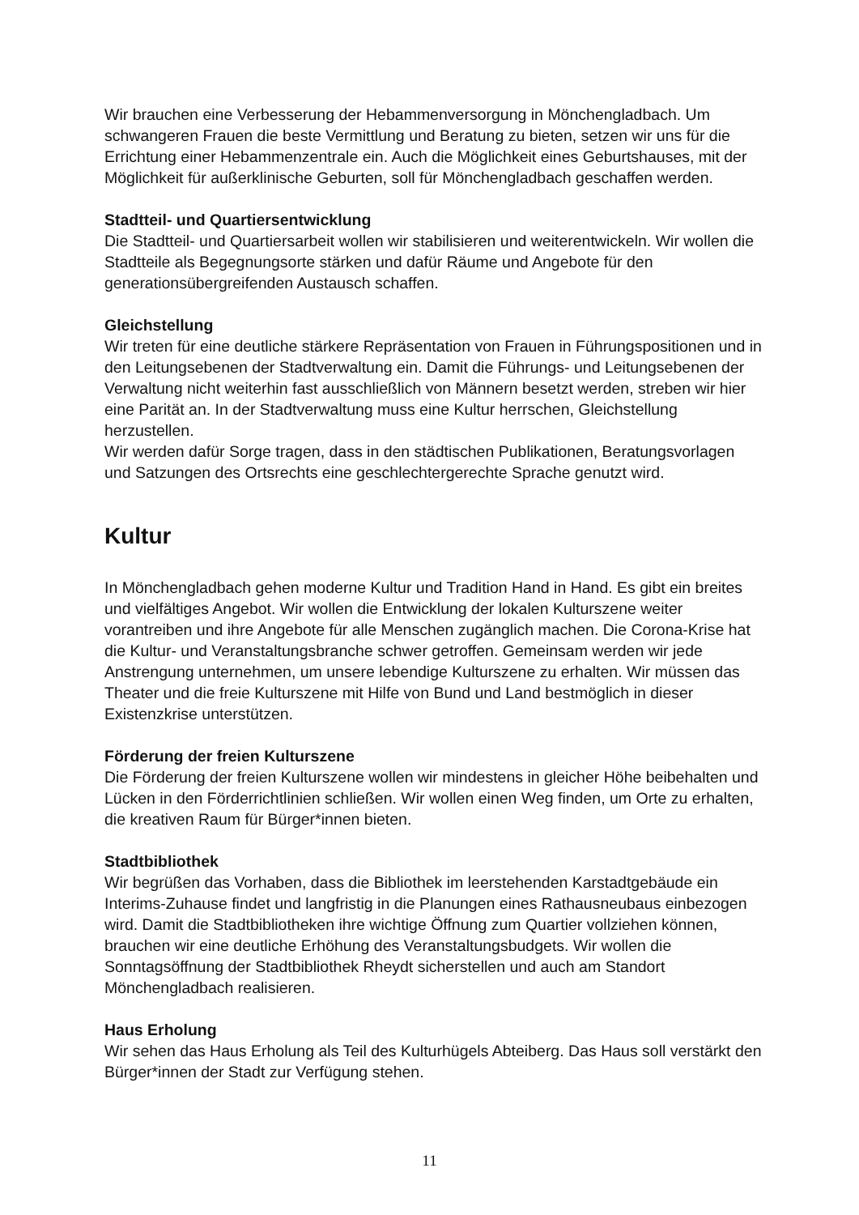Wir brauchen eine Verbesserung der Hebammenversorgung in Mönchengladbach. Um schwangeren Frauen die beste Vermittlung und Beratung zu bieten, setzen wir uns für die Errichtung einer Hebammenzentrale ein. Auch die Möglichkeit eines Geburtshauses, mit der Möglichkeit für außerklinische Geburten, soll für Mönchengladbach geschaffen werden.
Stadtteil- und Quartiersentwicklung
Die Stadtteil- und Quartiersarbeit wollen wir stabilisieren und weiterentwickeln. Wir wollen die Stadtteile als Begegnungsorte stärken und dafür Räume und Angebote für den generationsübergreifenden Austausch schaffen.
Gleichstellung
Wir treten für eine deutliche stärkere Repräsentation von Frauen in Führungspositionen und in den Leitungsebenen der Stadtverwaltung ein. Damit die Führungs- und Leitungsebenen der Verwaltung nicht weiterhin fast ausschließlich von Männern besetzt werden, streben wir hier eine Parität an. In der Stadtverwaltung muss eine Kultur herrschen, Gleichstellung herzustellen.
Wir werden dafür Sorge tragen, dass in den städtischen Publikationen, Beratungsvorlagen und Satzungen des Ortsrechts eine geschlechtergerechte Sprache genutzt wird.
Kultur
In Mönchengladbach gehen moderne Kultur und Tradition Hand in Hand. Es gibt ein breites und vielfältiges Angebot. Wir wollen die Entwicklung der lokalen Kulturszene weiter vorantreiben und ihre Angebote für alle Menschen zugänglich machen. Die Corona-Krise hat die Kultur- und Veranstaltungsbranche schwer getroffen. Gemeinsam werden wir jede Anstrengung unternehmen, um unsere lebendige Kulturszene zu erhalten. Wir müssen das Theater und die freie Kulturszene mit Hilfe von Bund und Land bestmöglich in dieser Existenzkrise unterstützen.
Förderung der freien Kulturszene
Die Förderung der freien Kulturszene wollen wir mindestens in gleicher Höhe beibehalten und Lücken in den Förderrichtlinien schließen. Wir wollen einen Weg finden, um Orte zu erhalten, die kreativen Raum für Bürger*innen bieten.
Stadtbibliothek
Wir begrüßen das Vorhaben, dass die Bibliothek im leerstehenden Karstadtgebäude ein Interims-Zuhause findet und langfristig in die Planungen eines Rathausneubaus einbezogen wird. Damit die Stadtbibliotheken ihre wichtige Öffnung zum Quartier vollziehen können, brauchen wir eine deutliche Erhöhung des Veranstaltungsbudgets. Wir wollen die Sonntagsöffnung der Stadtbibliothek Rheydt sicherstellen und auch am Standort Mönchengladbach realisieren.
Haus Erholung
Wir sehen das Haus Erholung als Teil des Kulturhügels Abteiberg. Das Haus soll verstärkt den Bürger*innen der Stadt zur Verfügung stehen.
11